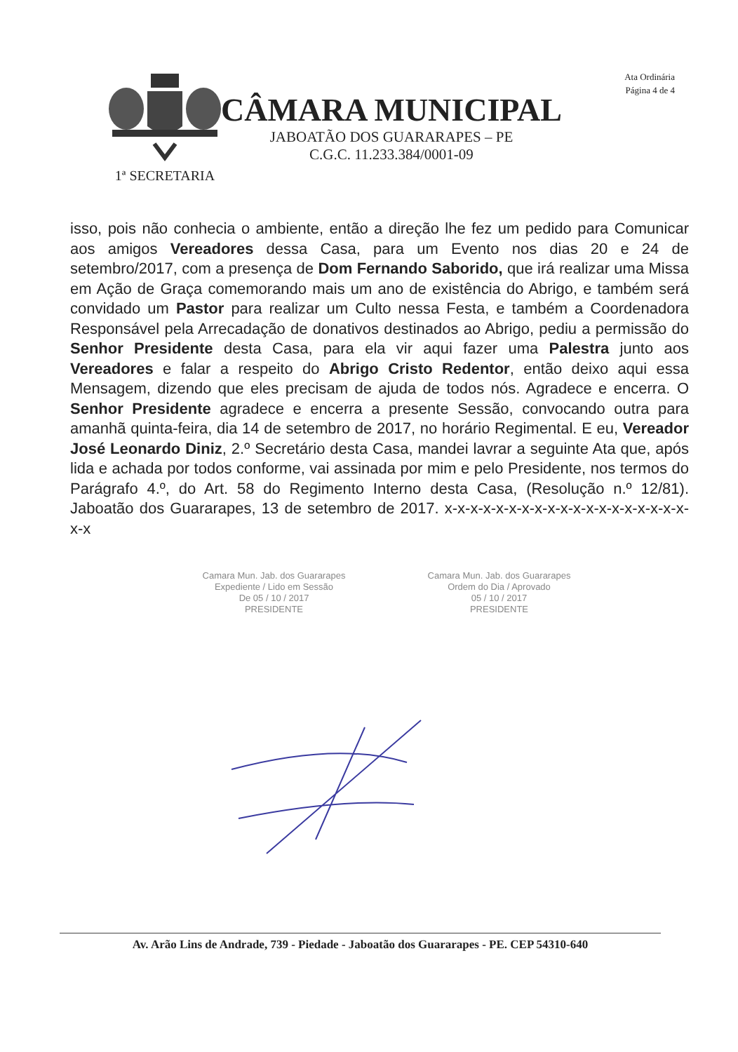Ata Ordinária
Página 4 de 4
1ª SECRETARIA
CÂMARA MUNICIPAL
JABOATÃO DOS GUARARAPES – PE
C.G.C. 11.233.384/0001-09
isso, pois não conhecia o ambiente, então a direção lhe fez um pedido para Comunicar aos amigos Vereadores dessa Casa, para um Evento nos dias 20 e 24 de setembro/2017, com a presença de Dom Fernando Saborido, que irá realizar uma Missa em Ação de Graça comemorando mais um ano de existência do Abrigo, e também será convidado um Pastor para realizar um Culto nessa Festa, e também a Coordenadora Responsável pela Arrecadação de donativos destinados ao Abrigo, pediu a permissão do Senhor Presidente desta Casa, para ela vir aqui fazer uma Palestra junto aos Vereadores e falar a respeito do Abrigo Cristo Redentor, então deixo aqui essa Mensagem, dizendo que eles precisam de ajuda de todos nós. Agradece e encerra. O Senhor Presidente agradece e encerra a presente Sessão, convocando outra para amanhã quinta-feira, dia 14 de setembro de 2017, no horário Regimental. E eu, Vereador José Leonardo Diniz, 2.º Secretário desta Casa, mandei lavrar a seguinte Ata que, após lida e achada por todos conforme, vai assinada por mim e pelo Presidente, nos termos do Parágrafo 4.º, do Art. 58 do Regimento Interno desta Casa, (Resolução n.º 12/81). Jaboatão dos Guararapes, 13 de setembro de 2017. x-x-x-x-x-x-x-x-x-x-x-x-x-x-x-x-x-x-x-x-x
Camara Mun. Jab. dos Guararapes
Expediente / Lido em Sessão
De 05 / 10 / 2017
PRESIDENTE
Camara Mun. Jab. dos Guararapes
Ordem do Dia / Aprovado
05 / 10 / 2017
PRESIDENTE
Av. Arão Lins de Andrade, 739 - Piedade - Jaboatão dos Guararapes - PE. CEP 54310-640